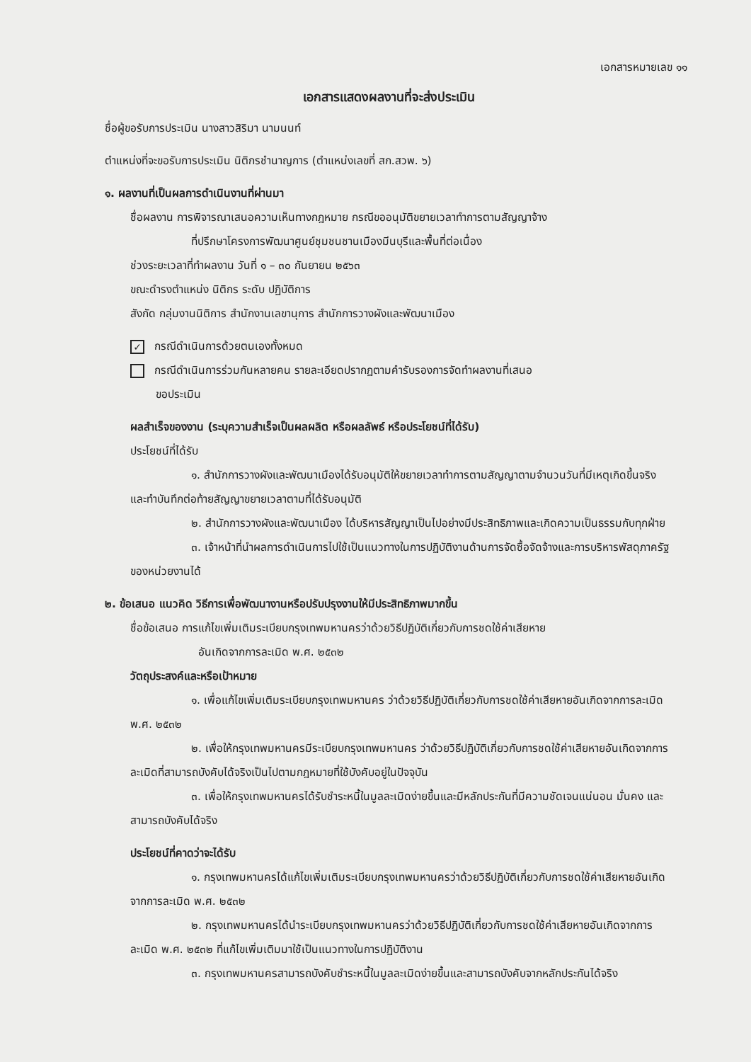เอกสารหมายเลข ๑๑
เอกสารแสดงผลงานที่จะส่งประเมิน
ชื่อผู้ขอรับการประเมิน นางสาวสิริมา นามนนท์
ตำแหน่งที่จะขอรับการประเมิน นิติกรชำนาญการ (ตำแหน่งเลขที่ สก.สวพ. ๖)
๑. ผลงานที่เป็นผลการดำเนินงานที่ผ่านมา
ชื่อผลงาน การพิจารณาเสนอความเห็นทางกฎหมาย กรณีขออนุมัติขยายเวลาทำการตามสัญญาจ้าง
ที่ปรึกษาโครงการพัฒนาศูนย์ชุมชนชานเมืองมีนบุรีและพื้นที่ต่อเนื่อง
ช่วงระยะเวลาที่ทำผลงาน วันที่ ๑ – ๓๐ กันยายน ๒๕๖๓
ขณะดำรงตำแหน่ง นิติกร ระดับ ปฏิบัติการ
สังกัด กลุ่มงานนิติการ สำนักงานเลขานุการ สำนักการวางผังและพัฒนาเมือง
✓ กรณีดำเนินการด้วยตนเองทั้งหมด
กรณีดำเนินการร่วมกันหลายคน รายละเอียดปรากฏตามคำรับรองการจัดทำผลงานที่เสนอ
ขอประเมิน
ผลสำเร็จของงาน (ระบุความสำเร็จเป็นผลผลิต หรือผลลัพธ์ หรือประโยชน์ที่ได้รับ)
ประโยชน์ที่ได้รับ
๑. สำนักการวางผังและพัฒนาเมืองได้รับอนุมัติให้ขยายเวลาทำการตามสัญญาตามจำนวนวันที่มีเหตุเกิดขึ้นจริง และทำบันทึกต่อท้ายสัญญาขยายเวลาตามที่ได้รับอนุมัติ
๒. สำนักการวางผังและพัฒนาเมือง ได้บริหารสัญญาเป็นไปอย่างมีประสิทธิภาพและเกิดความเป็นธรรมกับทุกฝ่าย
๓. เจ้าหน้าที่นำผลการดำเนินการไปใช้เป็นแนวทางในการปฏิบัติงานด้านการจัดซื้อจัดจ้างและการบริหารพัสดุภาครัฐของหน่วยงานได้
๒. ข้อเสนอ แนวคิด วิธีการเพื่อพัฒนางานหรือปรับปรุงงานให้มีประสิทธิภาพมากขึ้น
ชื่อข้อเสนอ การแก้ไขเพิ่มเติมระเบียบกรุงเทพมหานครว่าด้วยวิธีปฏิบัติเกี่ยวกับการชดใช้ค่าเสียหาย
อันเกิดจากการละเมิด พ.ศ. ๒๕๓๒
วัตถุประสงค์และหรือเป้าหมาย
๑. เพื่อแก้ไขเพิ่มเติมระเบียบกรุงเทพมหานคร ว่าด้วยวิธีปฏิบัติเกี่ยวกับการชดใช้ค่าเสียหายอันเกิดจากการละเมิด พ.ศ. ๒๕๓๒
๒. เพื่อให้กรุงเทพมหานครมีระเบียบกรุงเทพมหานคร ว่าด้วยวิธีปฏิบัติเกี่ยวกับการชดใช้ค่าเสียหายอันเกิดจากการละเมิดที่สามารถบังคับได้จริงเป็นไปตามกฎหมายที่ใช้บังคับอยู่ในปัจจุบัน
๓. เพื่อให้กรุงเทพมหานครได้รับชำระหนี้ในมูลละเมิดง่ายขึ้นและมีหลักประกันที่มีความชัดเจนแน่นอน มั่นคง และสามารถบังคับได้จริง
ประโยชน์ที่คาดว่าจะได้รับ
๑. กรุงเทพมหานครได้แก้ไขเพิ่มเติมระเบียบกรุงเทพมหานครว่าด้วยวิธีปฏิบัติเกี่ยวกับการชดใช้ค่าเสียหายอันเกิดจากการละเมิด พ.ศ. ๒๕๓๒
๒. กรุงเทพมหานครได้นำระเบียบกรุงเทพมหานครว่าด้วยวิธีปฏิบัติเกี่ยวกับการชดใช้ค่าเสียหายอันเกิดจากการละเมิด พ.ศ. ๒๕๓๒ ที่แก้ไขเพิ่มเติมมาใช้เป็นแนวทางในการปฏิบัติงาน
๓. กรุงเทพมหานครสามารถบังคับชำระหนี้ในมูลละเมิดง่ายขึ้นและสามารถบังคับจากหลักประกันได้จริง